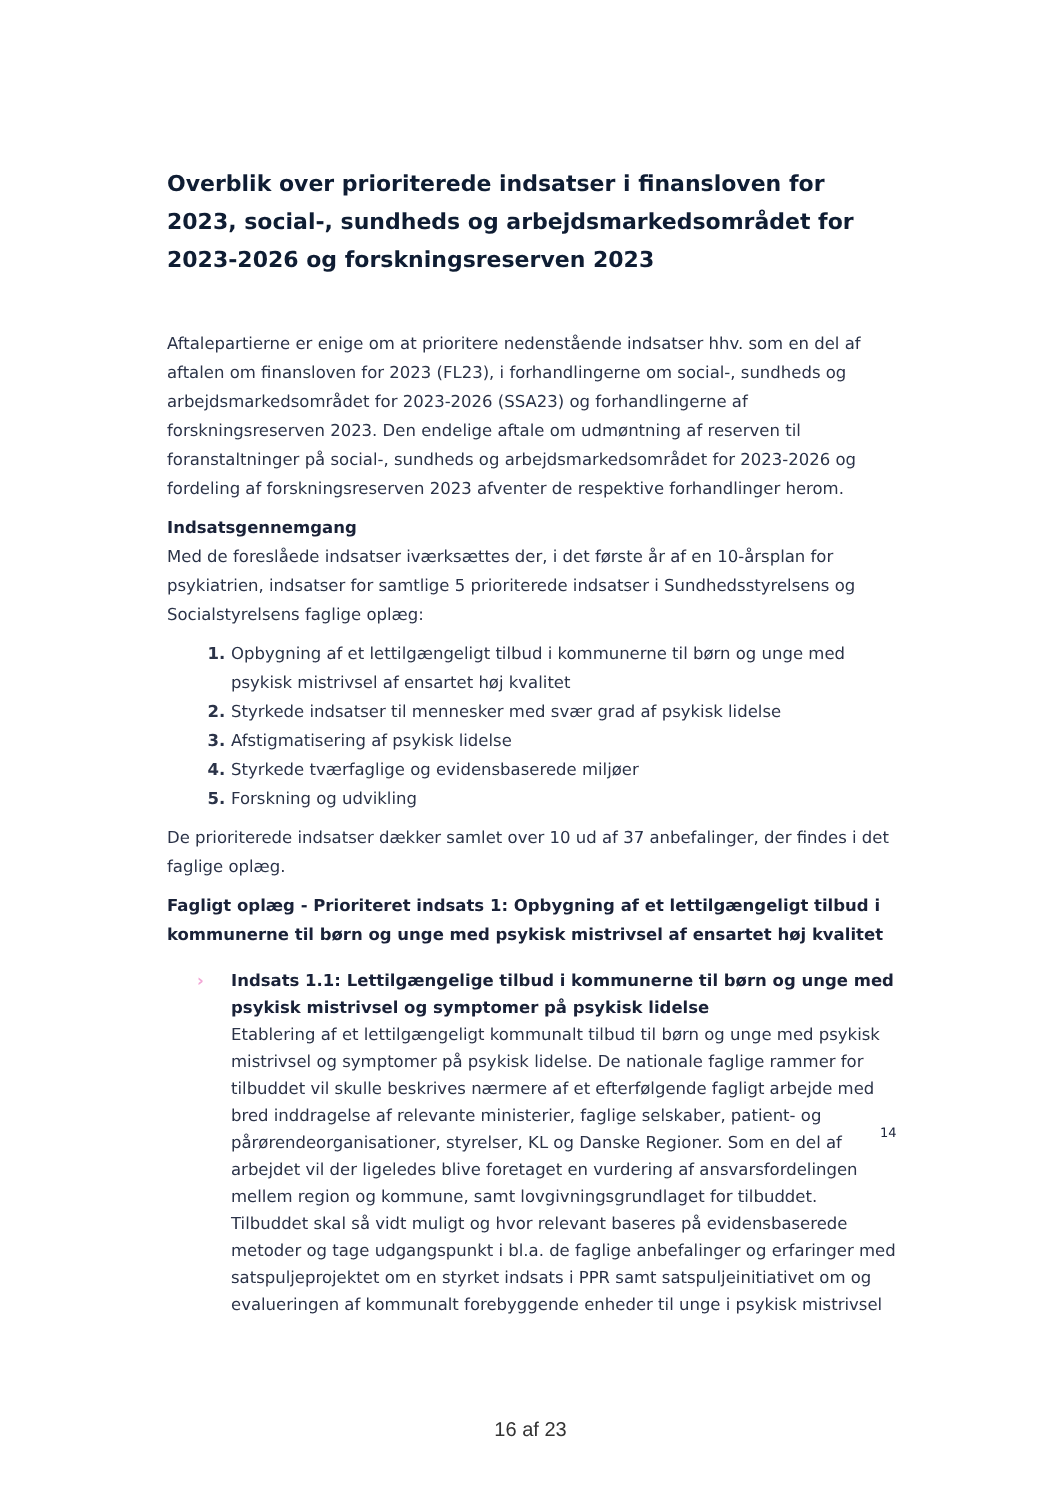Overblik over prioriterede indsatser i finansloven for 2023, social-, sundheds og arbejdsmarkedsområdet for 2023-2026 og forskningsreserven 2023
Aftalepartierne er enige om at prioritere nedenstående indsatser hhv. som en del af aftalen om finansloven for 2023 (FL23), i forhandlingerne om social-, sundheds og arbejdsmarkedsområdet for 2023-2026 (SSA23) og forhandlingerne af forskningsreserven 2023. Den endelige aftale om udmøntning af reserven til foranstaltninger på social-, sundheds og arbejdsmarkedsområdet for 2023-2026 og fordeling af forskningsreserven 2023 afventer de respektive forhandlinger herom.
Indsatsgennemgang
Med de foreslåede indsatser iværksættes der, i det første år af en 10-årsplan for psykiatrien, indsatser for samtlige 5 prioriterede indsatser i Sundhedsstyrelsens og Socialstyrelsens faglige oplæg:
Opbygning af et lettilgængeligt tilbud i kommunerne til børn og unge med psykisk mistrivsel af ensartet høj kvalitet
Styrkede indsatser til mennesker med svær grad af psykisk lidelse
Afstigmatisering af psykisk lidelse
Styrkede tværfaglige og evidensbaserede miljøer
Forskning og udvikling
De prioriterede indsatser dækker samlet over 10 ud af 37 anbefalinger, der findes i det faglige oplæg.
Fagligt oplæg - Prioriteret indsats 1: Opbygning af et lettilgængeligt tilbud i kommunerne til børn og unge med psykisk mistrivsel af ensartet høj kvalitet
› Indsats 1.1: Lettilgængelige tilbud i kommunerne til børn og unge med psykisk mistrivsel og symptomer på psykisk lidelse
Etablering af et lettilgængeligt kommunalt tilbud til børn og unge med psykisk mistrivsel og symptomer på psykisk lidelse. De nationale faglige rammer for tilbuddet vil skulle beskrives nærmere af et efterfølgende fagligt arbejde med bred inddragelse af relevante ministerier, faglige selskaber, patient- og pårørendeorganisationer, styrelser, KL og Danske Regioner. Som en del af arbejdet vil der ligeledes blive foretaget en vurdering af ansvarsfordelingen mellem region og kommune, samt lovgivningsgrundlaget for tilbuddet. Tilbuddet skal så vidt muligt og hvor relevant baseres på evidensbaserede metoder og tage udgangspunkt i bl.a. de faglige anbefalinger og erfaringer med satspuljeprojektet om en styrket indsats i PPR samt satspuljeinitiativet om og evalueringen af kommunalt forebyggende enheder til unge i psykisk mistrivsel
14
16 af 23